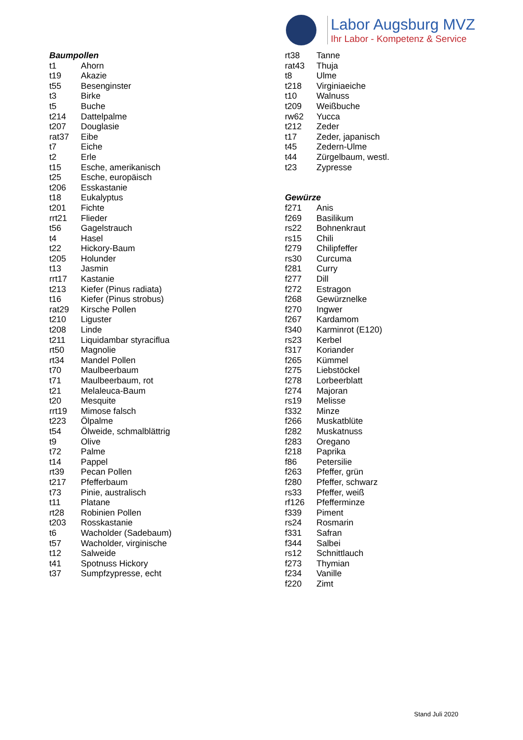Labor Augsburg MVZ
Ihr Labor - Kompetenz & Service
| Baumpollen | |
| t1 | Ahorn |
| t19 | Akazie |
| t55 | Besenginster |
| t3 | Birke |
| t5 | Buche |
| t214 | Dattelpalme |
| t207 | Douglasie |
| rat37 | Eibe |
| t7 | Eiche |
| t2 | Erle |
| t15 | Esche, amerikanisch |
| t25 | Esche, europäisch |
| t206 | Esskastanie |
| t18 | Eukalyptus |
| t201 | Fichte |
| rrt21 | Flieder |
| t56 | Gagelstrauch |
| t4 | Hasel |
| t22 | Hickory-Baum |
| t205 | Holunder |
| t13 | Jasmin |
| rrt17 | Kastanie |
| t213 | Kiefer (Pinus radiata) |
| t16 | Kiefer (Pinus strobus) |
| rat29 | Kirsche Pollen |
| t210 | Liguster |
| t208 | Linde |
| t211 | Liquidambar styraciflua |
| rt50 | Magnolie |
| rt34 | Mandel Pollen |
| t70 | Maulbeerbaum |
| t71 | Maulbeerbaum, rot |
| t21 | Melaleuca-Baum |
| t20 | Mesquite |
| rrt19 | Mimose falsch |
| t223 | Ölpalme |
| t54 | Ölweide, schmalblättrig |
| t9 | Olive |
| t72 | Palme |
| t14 | Pappel |
| rt39 | Pecan Pollen |
| t217 | Pfefferbaum |
| t73 | Pinie, australisch |
| t11 | Platane |
| rt28 | Robinien Pollen |
| t203 | Rosskastanie |
| t6 | Wacholder (Sadebaum) |
| t57 | Wacholder, virginische |
| t12 | Salweide |
| t41 | Spotnuss Hickory |
| t37 | Sumpfzypresse, echt |
| rt38 | Tanne |
| rat43 | Thuja |
| t8 | Ulme |
| t218 | Virginiaeiche |
| t10 | Walnuss |
| t209 | Weißbuche |
| rw62 | Yucca |
| t212 | Zeder |
| t17 | Zeder, japanisch |
| t45 | Zedern-Ulme |
| t44 | Zürgelbaum, westl. |
| t23 | Zypresse |
| Gewürze | |
| f271 | Anis |
| f269 | Basilikum |
| rs22 | Bohnenkraut |
| rs15 | Chili |
| f279 | Chilipfeffer |
| rs30 | Curcuma |
| f281 | Curry |
| f277 | Dill |
| f272 | Estragon |
| f268 | Gewürznelke |
| f270 | Ingwer |
| f267 | Kardamom |
| f340 | Karminrot (E120) |
| rs23 | Kerbel |
| f317 | Koriander |
| f265 | Kümmel |
| f275 | Liebstöckel |
| f278 | Lorbeerblatt |
| f274 | Majoran |
| rs19 | Melisse |
| f332 | Minze |
| f266 | Muskatblüte |
| f282 | Muskatnuss |
| f283 | Oregano |
| f218 | Paprika |
| f86 | Petersilie |
| f263 | Pfeffer, grün |
| f280 | Pfeffer, schwarz |
| rs33 | Pfeffer, weiß |
| rf126 | Pfefferminze |
| f339 | Piment |
| rs24 | Rosmarin |
| f331 | Safran |
| f344 | Salbei |
| rs12 | Schnittlauch |
| f273 | Thymian |
| f234 | Vanille |
| f220 | Zimt |
Stand Juli 2020